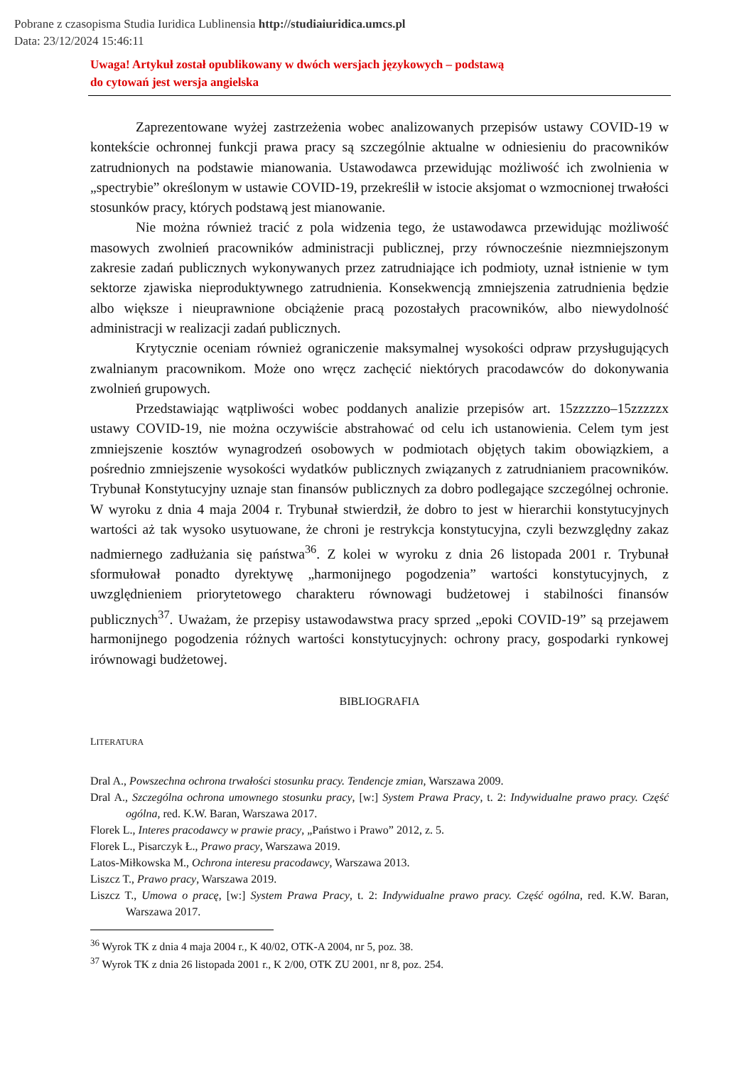Pobrane z czasopisma Studia Iuridica Lublinensia http://studiaiuridica.umcs.pl
Data: 23/12/2024 15:46:11
Uwaga! Artykuł został opublikowany w dwóch wersjach językowych – podstawą
do cytowań jest wersja angielska
Zaprezentowane wyżej zastrzeżenia wobec analizowanych przepisów ustawy COVID-19 w kontekście ochronnej funkcji prawa pracy są szczególnie aktualne w odniesieniu do pracowników zatrudnionych na podstawie mianowania. Ustawodawca przewidując możliwość ich zwolnienia w „spectrybie” określonym w ustawie COVID-19, przekreślił w istocie aksjomat o wzmocnionej trwałości stosunków pracy, których podstawą jest mianowanie.
Nie można również tracić z pola widzenia tego, że ustawodawca przewidując możliwość masowych zwolnień pracowników administracji publicznej, przy równocześnie niezmniejszonym zakresie zadań publicznych wykonywanych przez zatrudniające ich podmioty, uznał istnienie w tym sektorze zjawiska nieproduktywnego zatrudnienia. Konsekwencją zmniejszenia zatrudnienia będzie albo większe i nieuprawnione obciążenie pracą pozostałych pracowników, albo niewydolność administracji w realizacji zadań publicznych.
Krytycznie oceniam również ograniczenie maksymalnej wysokości odpraw przysługujących zwalnianym pracownikom. Może ono wręcz zachęcić niektórych pracodawców do dokonywania zwolnień grupowych.
Przedstawiając wątpliwości wobec poddanych analizie przepisów art. 15zzzzzo–15zzzzzx ustawy COVID-19, nie można oczywiście abstrahować od celu ich ustanowienia. Celem tym jest zmniejszenie kosztów wynagrodzeń osobowych w podmiotach objętych takim obowiązkiem, a pośrednio zmniejszenie wysokości wydatków publicznych związanych z zatrudnianiem pracowników. Trybunał Konstytucyjny uznaje stan finansów publicznych za dobro podlegające szczególnej ochronie. W wyroku z dnia 4 maja 2004 r. Trybunał stwierdził, że dobro to jest w hierarchii konstytucyjnych wartości aż tak wysoko usytuowane, że chroni je restrykcja konstytucyjna, czyli bezwzględny zakaz nadmiernego zadłużania się państwa<sup>36</sup>. Z kolei w wyroku z dnia 26 listopada 2001 r. Trybunał sformułował ponadto dyrektywę „harmonijnego pogodzenia” wartości konstytucyjnych, z uwzględnieniem priorytetowego charakteru równowagi budżetowej i stabilności finansów publicznych<sup>37</sup>. Uważam, że przepisy ustawodawstwa pracy sprzed „epoki COVID-19” są przejawem harmonijnego pogodzenia różnych wartości konstytucyjnych: ochrony pracy, gospodarki rynkowej irównowagi budżetowej.
BIBLIOGRAFIA
LITERATURA
Dral A., Powszechna ochrona trwałości stosunku pracy. Tendencje zmian, Warszawa 2009.
Dral A., Szczególna ochrona umownego stosunku pracy, [w:] System Prawa Pracy, t. 2: Indywidualne prawo pracy. Część ogólna, red. K.W. Baran, Warszawa 2017.
Florek L., Interes pracodawcy w prawie pracy, „Państwo i Prawo” 2012, z. 5.
Florek L., Pisarczyk Ł., Prawo pracy, Warszawa 2019.
Latos-Miłkowska M., Ochrona interesu pracodawcy, Warszawa 2013.
Liszcz T., Prawo pracy, Warszawa 2019.
Liszcz T., Umowa o pracę, [w:] System Prawa Pracy, t. 2: Indywidualne prawo pracy. Część ogólna, red. K.W. Baran, Warszawa 2017.
<sup>36</sup> Wyrok TK z dnia 4 maja 2004 r., K 40/02, OTK-A 2004, nr 5, poz. 38.
<sup>37</sup> Wyrok TK z dnia 26 listopada 2001 r., K 2/00, OTK ZU 2001, nr 8, poz. 254.